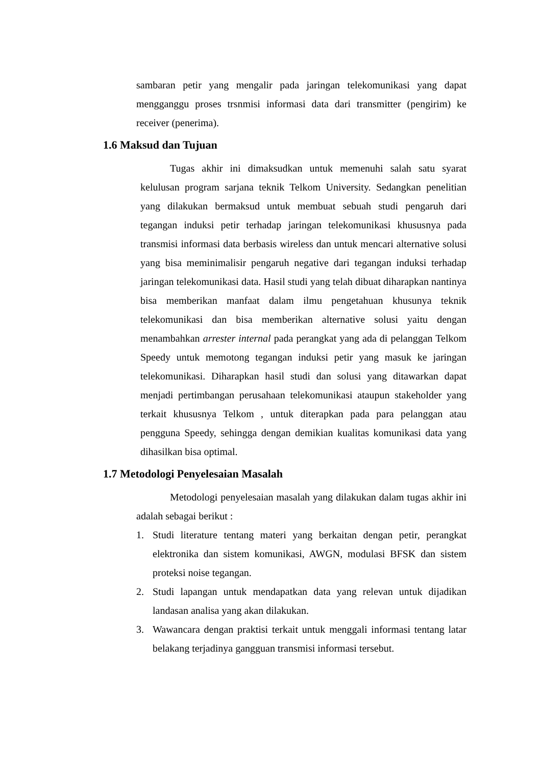sambaran petir yang mengalir pada jaringan telekomunikasi yang dapat mengganggu proses trsnmisi informasi data dari transmitter (pengirim) ke receiver (penerima).
1.6 Maksud dan Tujuan
Tugas akhir ini dimaksudkan untuk memenuhi salah satu syarat kelulusan program sarjana teknik Telkom University. Sedangkan penelitian yang dilakukan bermaksud untuk membuat sebuah studi pengaruh dari tegangan induksi petir terhadap jaringan telekomunikasi khususnya pada transmisi informasi data berbasis wireless dan untuk mencari alternative solusi yang bisa meminimalisir pengaruh negative dari tegangan induksi terhadap jaringan telekomunikasi data. Hasil studi yang telah dibuat diharapkan nantinya bisa memberikan manfaat dalam ilmu pengetahuan khusunya teknik telekomunikasi dan bisa memberikan alternative solusi yaitu dengan menambahkan arrester internal pada perangkat yang ada di pelanggan Telkom Speedy untuk memotong tegangan induksi petir yang masuk ke jaringan telekomunikasi. Diharapkan hasil studi dan solusi yang ditawarkan dapat menjadi pertimbangan perusahaan telekomunikasi ataupun stakeholder yang terkait khususnya Telkom , untuk diterapkan pada para pelanggan atau pengguna Speedy, sehingga dengan demikian kualitas komunikasi data yang dihasilkan bisa optimal.
1.7 Metodologi Penyelesaian Masalah
Metodologi penyelesaian masalah yang dilakukan dalam tugas akhir ini adalah sebagai berikut :
1. Studi literature tentang materi yang berkaitan dengan petir, perangkat elektronika dan sistem komunikasi, AWGN, modulasi BFSK dan sistem proteksi noise tegangan.
2. Studi lapangan untuk mendapatkan data yang relevan untuk dijadikan landasan analisa yang akan dilakukan.
3. Wawancara dengan praktisi terkait untuk menggali informasi tentang latar belakang terjadinya gangguan transmisi informasi tersebut.